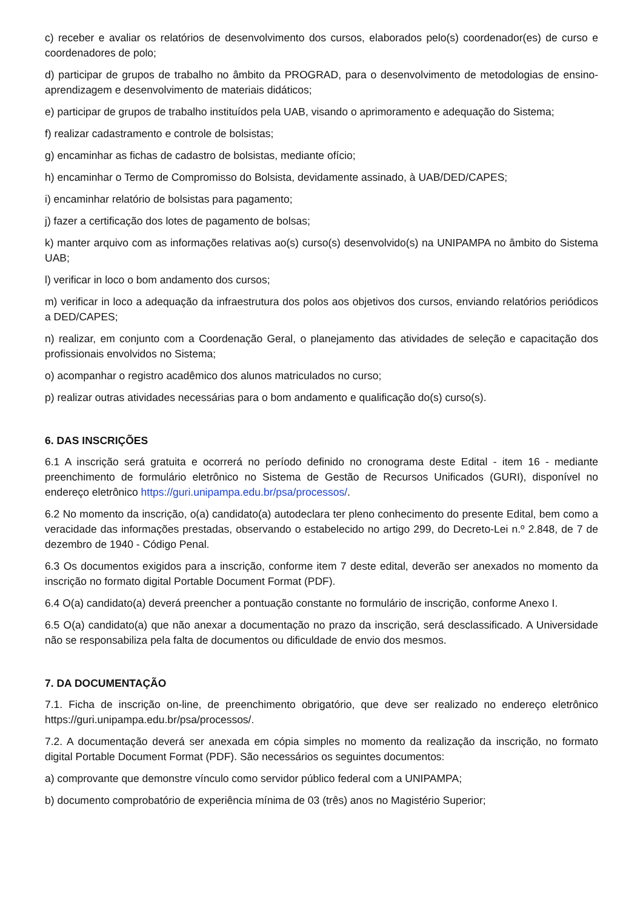c) receber e avaliar os relatórios de desenvolvimento dos cursos, elaborados pelo(s) coordenador(es) de curso e coordenadores de polo;
d) participar de grupos de trabalho no âmbito da PROGRAD, para o desenvolvimento de metodologias de ensino-aprendizagem e desenvolvimento de materiais didáticos;
e) participar de grupos de trabalho instituídos pela UAB, visando o aprimoramento e adequação do Sistema;
f) realizar cadastramento e controle de bolsistas;
g) encaminhar as fichas de cadastro de bolsistas, mediante ofício;
h) encaminhar o Termo de Compromisso do Bolsista, devidamente assinado, à UAB/DED/CAPES;
i) encaminhar relatório de bolsistas para pagamento;
j) fazer a certificação dos lotes de pagamento de bolsas;
k) manter arquivo com as informações relativas ao(s) curso(s) desenvolvido(s) na UNIPAMPA no âmbito do Sistema UAB;
l) verificar in loco o bom andamento dos cursos;
m) verificar in loco a adequação da infraestrutura dos polos aos objetivos dos cursos, enviando relatórios periódicos a DED/CAPES;
n) realizar, em conjunto com a Coordenação Geral, o planejamento das atividades de seleção e capacitação dos profissionais envolvidos no Sistema;
o) acompanhar o registro acadêmico dos alunos matriculados no curso;
p) realizar outras atividades necessárias para o bom andamento e qualificação do(s) curso(s).
6. DAS INSCRIÇÕES
6.1 A inscrição será gratuita e ocorrerá no período definido no cronograma deste Edital - item 16 - mediante preenchimento de formulário eletrônico no Sistema de Gestão de Recursos Unificados (GURI), disponível no endereço eletrônico https://guri.unipampa.edu.br/psa/processos/.
6.2 No momento da inscrição, o(a) candidato(a) autodeclara ter pleno conhecimento do presente Edital, bem como a veracidade das informações prestadas, observando o estabelecido no artigo 299, do Decreto-Lei n.º 2.848, de 7 de dezembro de 1940 - Código Penal.
6.3 Os documentos exigidos para a inscrição, conforme item 7 deste edital, deverão ser anexados no momento da inscrição no formato digital Portable Document Format (PDF).
6.4 O(a) candidato(a) deverá preencher a pontuação constante no formulário de inscrição, conforme Anexo I.
6.5 O(a) candidato(a) que não anexar a documentação no prazo da inscrição, será desclassificado. A Universidade não se responsabiliza pela falta de documentos ou dificuldade de envio dos mesmos.
7. DA DOCUMENTAÇÃO
7.1. Ficha de inscrição on-line, de preenchimento obrigatório, que deve ser realizado no endereço eletrônico https://guri.unipampa.edu.br/psa/processos/.
7.2. A documentação deverá ser anexada em cópia simples no momento da realização da inscrição, no formato digital Portable Document Format (PDF). São necessários os seguintes documentos:
a) comprovante que demonstre vínculo como servidor público federal com a UNIPAMPA;
b) documento comprobatório de experiência mínima de 03 (três) anos no Magistério Superior;